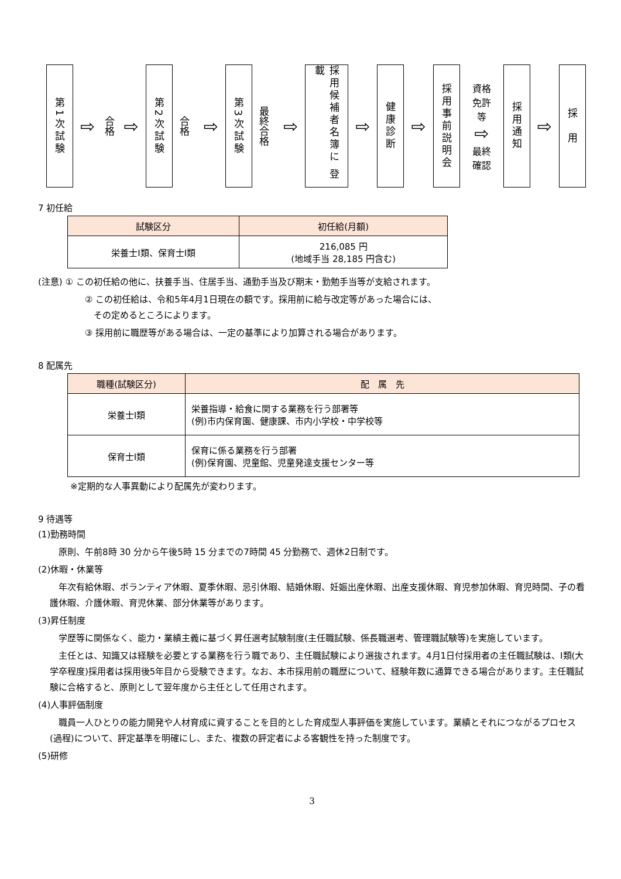第1次試験
⇨
合格
⇨
第2次試験
合格
⇨
第3次試験
最終合格
⇨
採用候補者名簿に 登載
⇨
健康診断
⇨
採用事前説明会
資格
免許
等
⇨
最終
確認
採用通知
⇨
採　用
7 初任給
| 試験区分 | 初任給(月額) |
| --- | --- |
| 栄養士Ⅰ類、保育士Ⅰ類 | 216,085 円 (地域手当 28,185 円含む) |
(注意) ① この初任給の他に、扶養手当、住居手当、通勤手当及び期末・勤勉手当等が支給されます。
② この初任給は、令和5年4月1日現在の額です。採用前に給与改定等があった場合には、
　その定めるところによります。
③ 採用前に職歴等がある場合は、一定の基準により加算される場合があります。
8 配属先
| 職種(試験区分) | 配 属 先 |
| --- | --- |
| 栄養士Ⅰ類 | 栄養指導・給食に関する業務を行う部署等 (例)市内保育園、健康課、市内小学校・中学校等 |
| 保育士Ⅰ類 | 保育に係る業務を行う部署 (例)保育園、児童館、児童発達支援センター等 |
※定期的な人事異動により配属先が変わります。
9 待遇等
(1)勤務時間
原則、午前8時 30 分から午後5時 15 分までの7時間 45 分勤務で、週休2日制です。
(2)休暇・休業等
　年次有給休暇、ボランティア休暇、夏季休暇、忌引休暇、結婚休暇、妊娠出産休暇、出産支援休暇、育児参加休暇、育児時間、子の看護休暇、介護休暇、育児休業、部分休業等があります。
(3)昇任制度
　学歴等に関係なく、能力・業績主義に基づく昇任選考試験制度(主任職試験、係長職選考、管理職試験等)を実施しています。
　主任とは、知識又は経験を必要とする業務を行う職であり、主任職試験により選抜されます。4月1日付採用者の主任職試験は、Ⅰ類(大学卒程度)採用者は採用後5年目から受験できます。なお、本市採用前の職歴について、経験年数に通算できる場合があります。主任職試験に合格すると、原則として翌年度から主任として任用されます。
(4)人事評価制度
　職員一人ひとりの能力開発や人材育成に資することを目的とした育成型人事評価を実施しています。業績とそれにつながるプロセス(過程)について、評定基準を明確にし、また、複数の評定者による客観性を持った制度です。
(5)研修
3